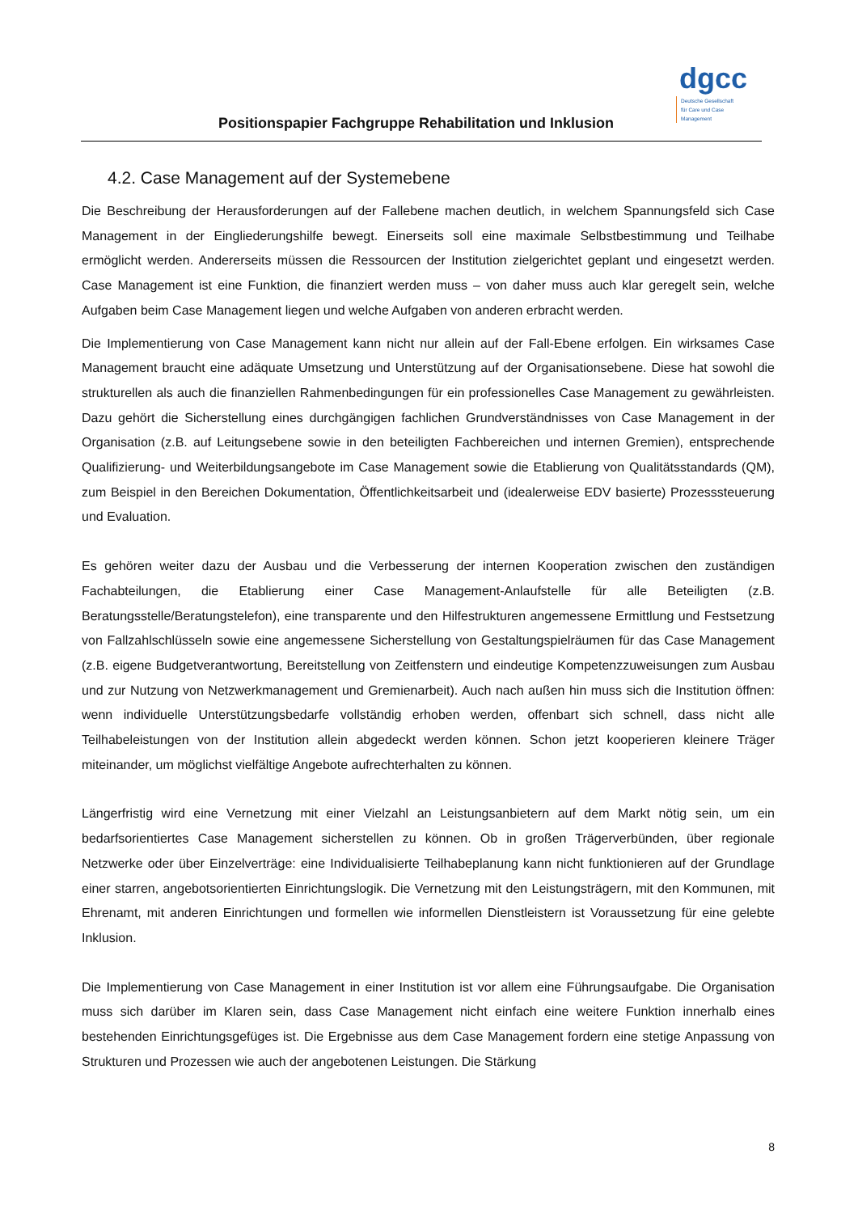Positionspapier Fachgruppe Rehabilitation und Inklusion
dgcc
Deutsche Gesellschaft
für Care und Case
Management
4.2. Case Management auf der Systemebene
Die Beschreibung der Herausforderungen auf der Fallebene machen deutlich, in welchem Spannungsfeld sich Case Management in der Eingliederungshilfe bewegt. Einerseits soll eine maximale Selbstbestimmung und Teilhabe ermöglicht werden. Andererseits müssen die Ressourcen der Institution zielgerichtet geplant und eingesetzt werden. Case Management ist eine Funktion, die finanziert werden muss – von daher muss auch klar geregelt sein, welche Aufgaben beim Case Management liegen und welche Aufgaben von anderen erbracht werden.
Die Implementierung von Case Management kann nicht nur allein auf der Fall-Ebene erfolgen. Ein wirksames Case Management braucht eine adäquate Umsetzung und Unterstützung auf der Organisationsebene. Diese hat sowohl die strukturellen als auch die finanziellen Rahmenbedingungen für ein professionelles Case Management zu gewährleisten. Dazu gehört die Sicherstellung eines durchgängigen fachlichen Grundverständnisses von Case Management in der Organisation (z.B. auf Leitungsebene sowie in den beteiligten Fachbereichen und internen Gremien), entsprechende Qualifizierung- und Weiterbildungsangebote im Case Management sowie die Etablierung von Qualitätsstandards (QM), zum Beispiel in den Bereichen Dokumentation, Öffentlichkeitsarbeit und (idealerweise EDV basierte) Prozesssteuerung und Evaluation.
Es gehören weiter dazu der Ausbau und die Verbesserung der internen Kooperation zwischen den zuständigen Fachabteilungen, die Etablierung einer Case Management-Anlaufstelle für alle Beteiligten (z.B. Beratungsstelle/Beratungstelefon), eine transparente und den Hilfestrukturen angemessene Ermittlung und Festsetzung von Fallzahlschlüsseln sowie eine angemessene Sicherstellung von Gestaltungspielräumen für das Case Management (z.B. eigene Budgetverantwortung, Bereitstellung von Zeitfenstern und eindeutige Kompetenzzuweisungen zum Ausbau und zur Nutzung von Netzwerkmanagement und Gremienarbeit). Auch nach außen hin muss sich die Institution öffnen: wenn individuelle Unterstützungsbedarfe vollständig erhoben werden, offenbart sich schnell, dass nicht alle Teilhabeleistungen von der Institution allein abgedeckt werden können. Schon jetzt kooperieren kleinere Träger miteinander, um möglichst vielfältige Angebote aufrechterhalten zu können.
Längerfristig wird eine Vernetzung mit einer Vielzahl an Leistungsanbietern auf dem Markt nötig sein, um ein bedarfsorientiertes Case Management sicherstellen zu können. Ob in großen Trägerverbünden, über regionale Netzwerke oder über Einzelverträge: eine Individualisierte Teilhabeplanung kann nicht funktionieren auf der Grundlage einer starren, angebotsorientierten Einrichtungslogik. Die Vernetzung mit den Leistungsträgern, mit den Kommunen, mit Ehrenamt, mit anderen Einrichtungen und formellen wie informellen Dienstleistern ist Voraussetzung für eine gelebte Inklusion.
Die Implementierung von Case Management in einer Institution ist vor allem eine Führungsaufgabe. Die Organisation muss sich darüber im Klaren sein, dass Case Management nicht einfach eine weitere Funktion innerhalb eines bestehenden Einrichtungsgefüges ist. Die Ergebnisse aus dem Case Management fordern eine stetige Anpassung von Strukturen und Prozessen wie auch der angebotenen Leistungen. Die Stärkung
8